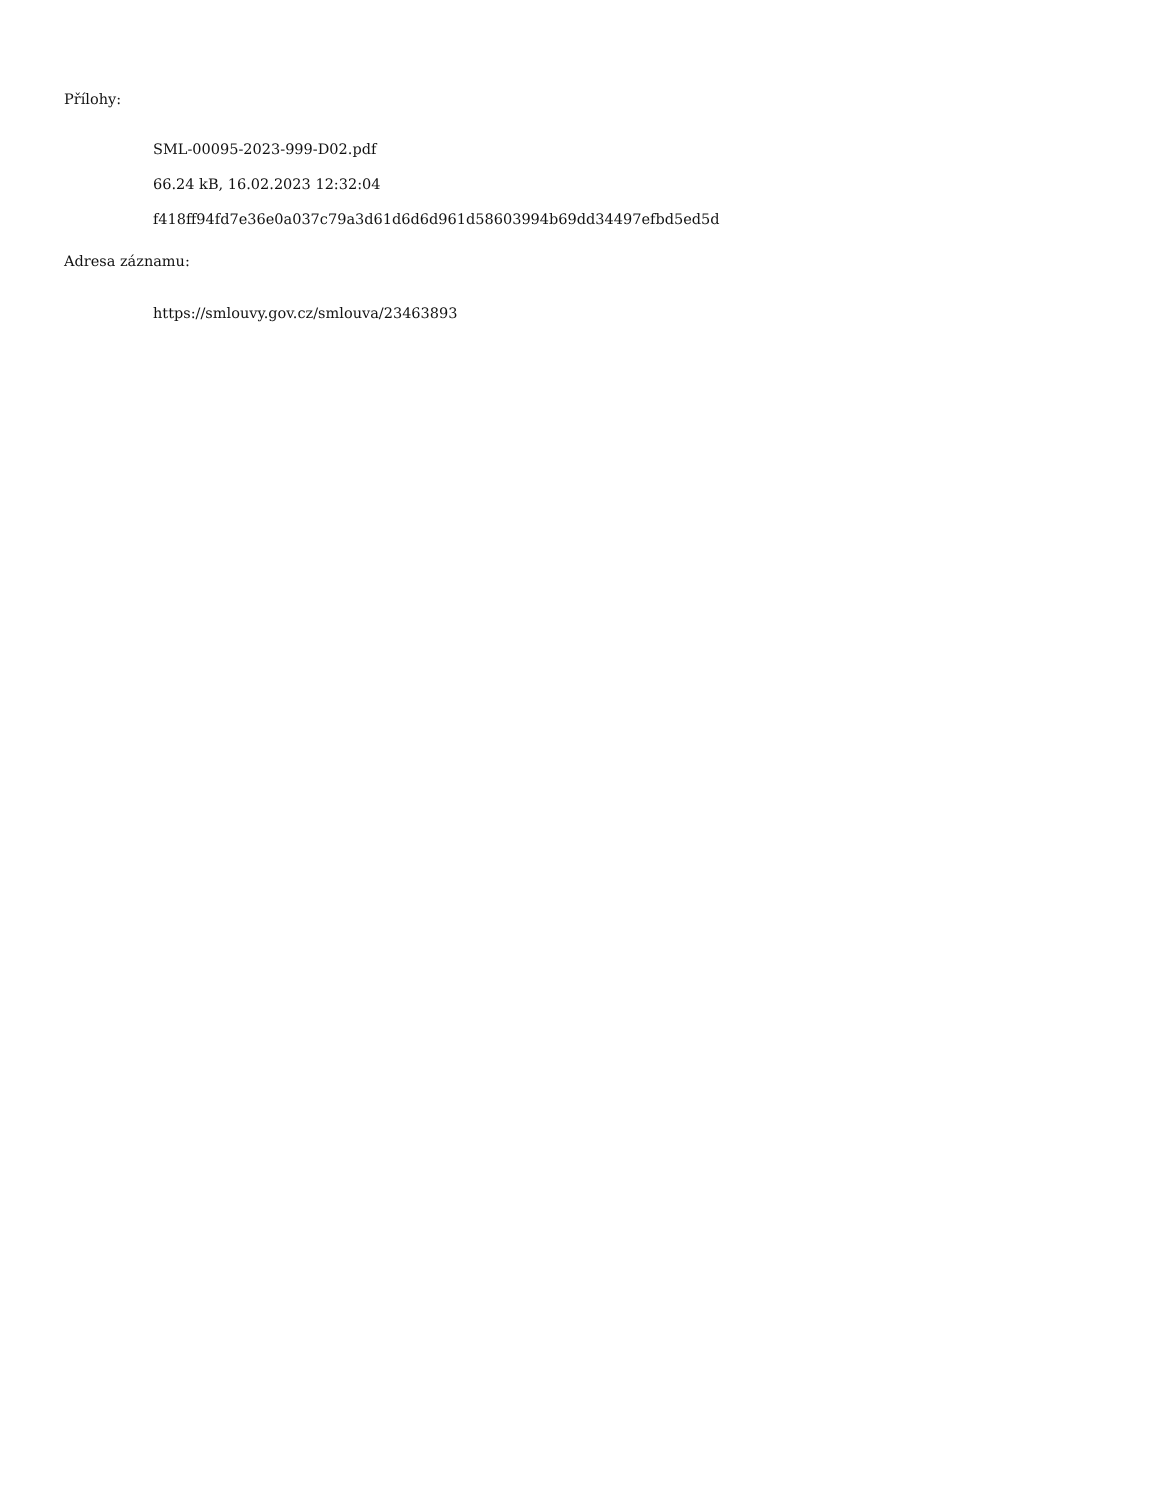Přílohy:
SML-00095-2023-999-D02.pdf
66.24 kB, 16.02.2023 12:32:04
f418ff94fd7e36e0a037c79a3d61d6d6d961d58603994b69dd34497efbd5ed5d
Adresa záznamu:
https://smlouvy.gov.cz/smlouva/23463893